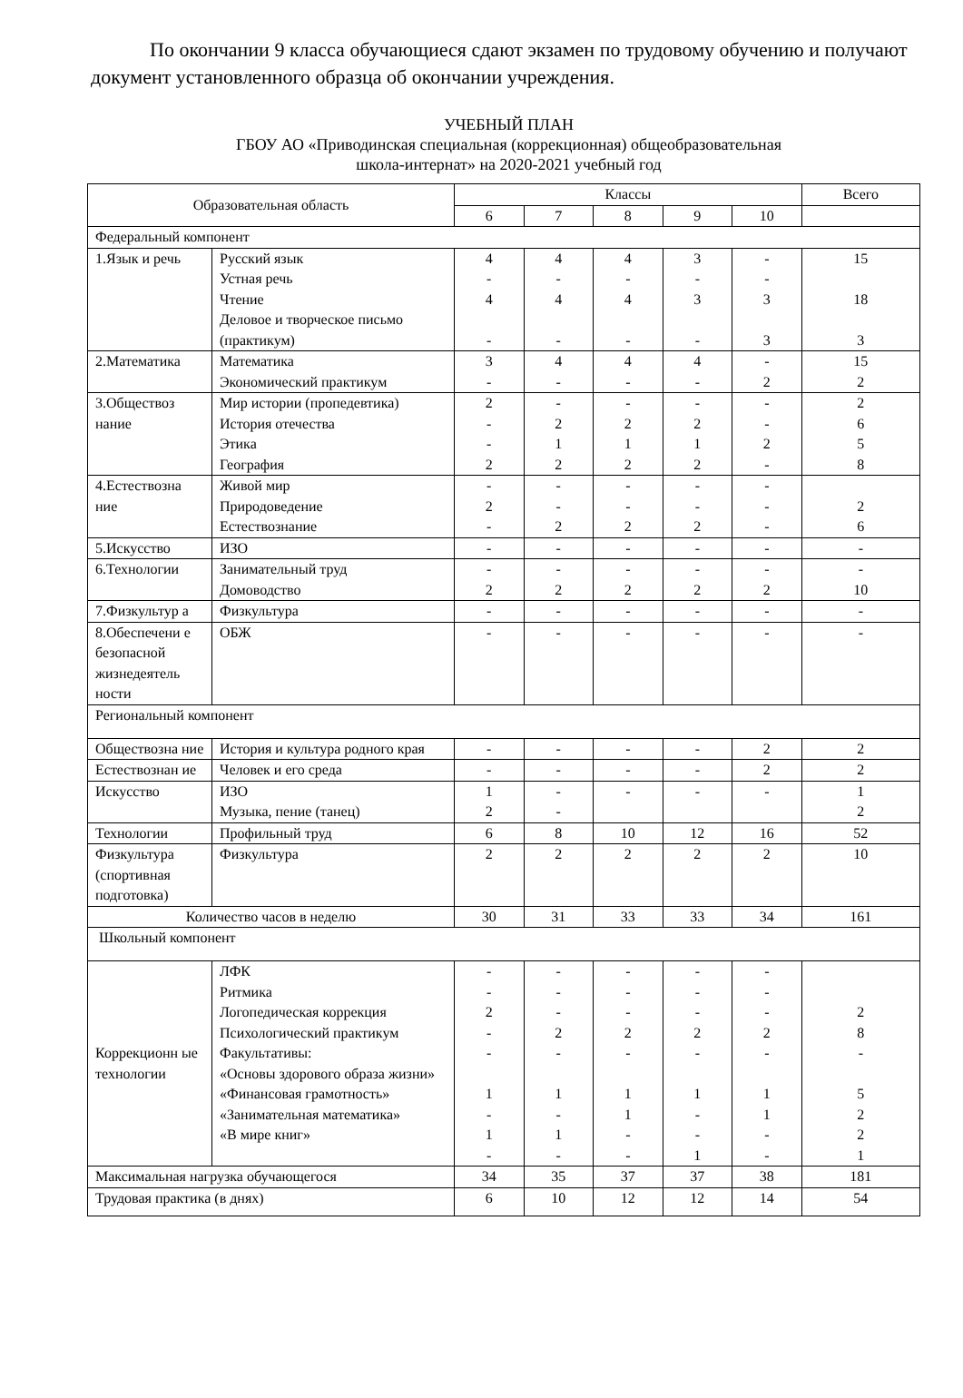По окончании 9 класса обучающиеся сдают экзамен по трудовому обучению и получают документ установленного образца об окончании учреждения.
УЧЕБНЫЙ ПЛАН
ГБОУ АО «Приводинская специальная (коррекционная) общеобразовательная
школа-интернат» на 2020-2021 учебный год
| Образовательная область | | Классы | | | | | Всего |
| --- | --- | --- | --- | --- | --- | --- | --- |
| | | 6 | 7 | 8 | 9 | 10 | |
| Федеральный компонент | | | | | | | |
| 1.Язык и речь | Русский язык Устная речь Чтение Деловое и творческое письмо (практикум) | 4 - 4 - | 4 - 4 - | 4 - 4 - | 3 - 3 - | - - 3 3 | 15 18 3 |
| 2.Математика | Математика Экономический практикум | 3 - | 4 - | 4 - | 4 - | - 2 | 15 2 |
| 3.Обществоз нание | Мир истории (пропедевтика) История отечества Этика География | 2 - - 2 | - 2 1 2 | - 2 1 2 | - 2 1 2 | - - 2 - | 2 6 5 8 |
| 4.Естествозна ние | Живой мир Природоведение Естествознание | - 2 - | - - 2 | - - 2 | - - 2 | - - - | 2 6 |
| 5.Искусство | ИЗО | - | - | - | - | - | - |
| 6.Технологии | Занимательный труд Домоводство | - 2 | - 2 | - 2 | - 2 | - 2 | - 10 |
| 7.Физкультур а | Физкультура | - | - | - | - | - | - |
| 8.Обеспечени е безопасной жизнедеятель ности | ОБЖ | - | - | - | - | - | - |
| Региональный компонент | | | | | | | |
| Обществозна ние | История и культура родного края | - | - | - | - | 2 | 2 |
| Естествознан ие | Человек и его среда | - | - | - | - | 2 | 2 |
| Искусство | ИЗО Музыка, пение (танец) | 1 2 | - - | - | - | - | 1 2 |
| Технологии | Профильный труд | 6 | 8 | 10 | 12 | 16 | 52 |
| Физкультура (спортивная подготовка) | Физкультура | 2 | 2 | 2 | 2 | 2 | 10 |
| Количество часов в неделю | | 30 | 31 | 33 | 33 | 34 | 161 |
| Школьный компонент | | | | | | | |
| Коррекционн ые технологии | ЛФК Ритмика Логопедическая коррекция Психологический практикум Факультативы: «Основы здорового образа жизни» «Финансовая грамотность» «Занимательная математика» «В мире книг» | - - 2 - - 1 - 1 - | - - - 2 - 1 - 1 - | - - - 2 - 1 1 - - | - - - 2 - 1 - - 1 | - - - 2 - 1 1 - - | 2 8 - 5 2 2 1 |
| Максимальная нагрузка обучающегося | | 34 | 35 | 37 | 37 | 38 | 181 |
| Трудовая практика (в днях) | | 6 | 10 | 12 | 12 | 14 | 54 |